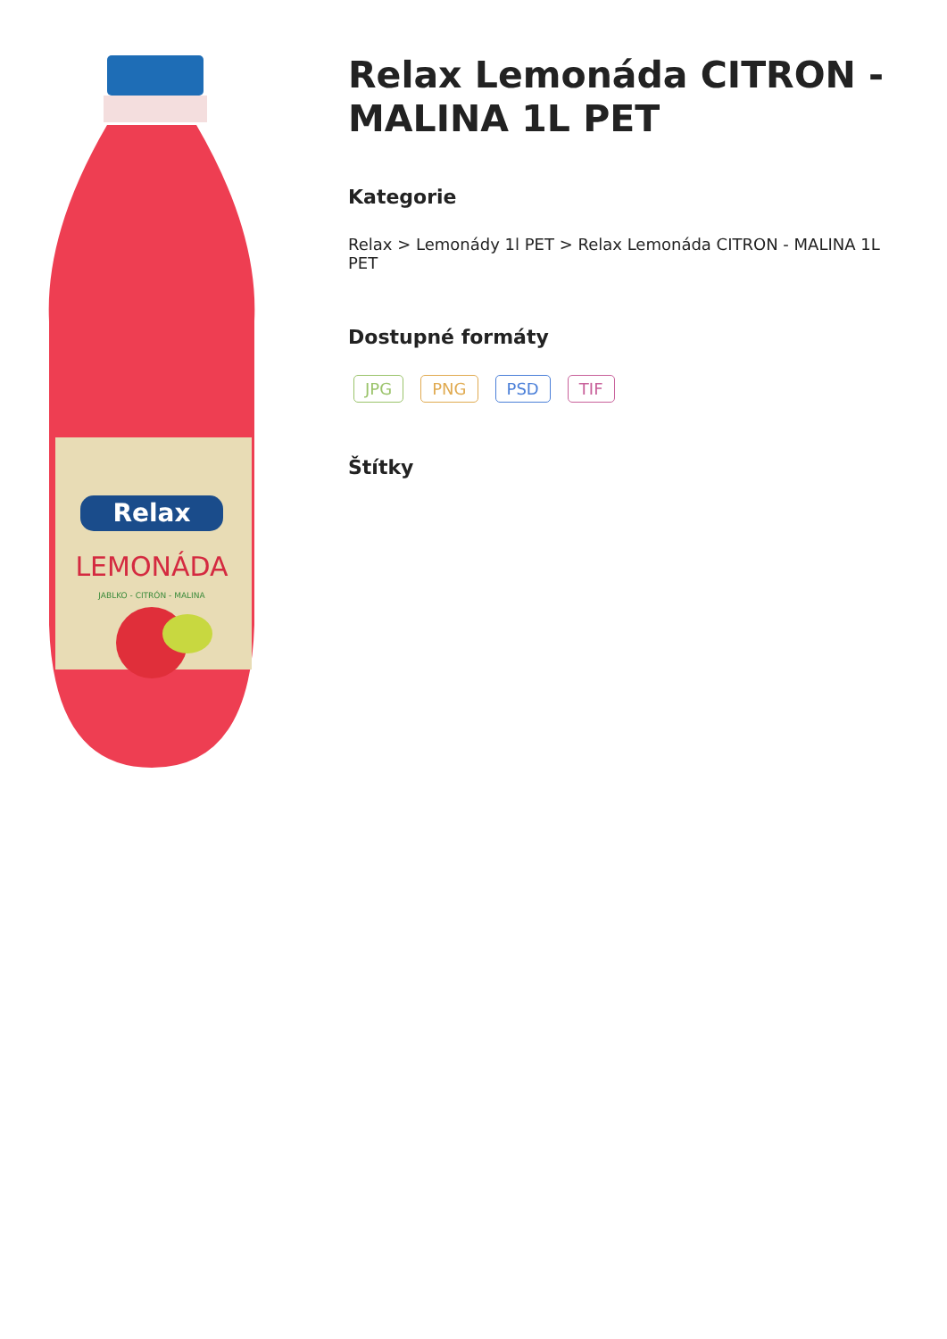Relax
LEMONÁDA
JABLKO - CITRÓN - MALINA
Relax Lemonáda CITRON - MALINA 1L PET
Kategorie
Relax > Lemonády 1l PET > Relax Lemonáda CITRON - MALINA 1L PET
Dostupné formáty
JPG PNG PSD TIF
Štítky